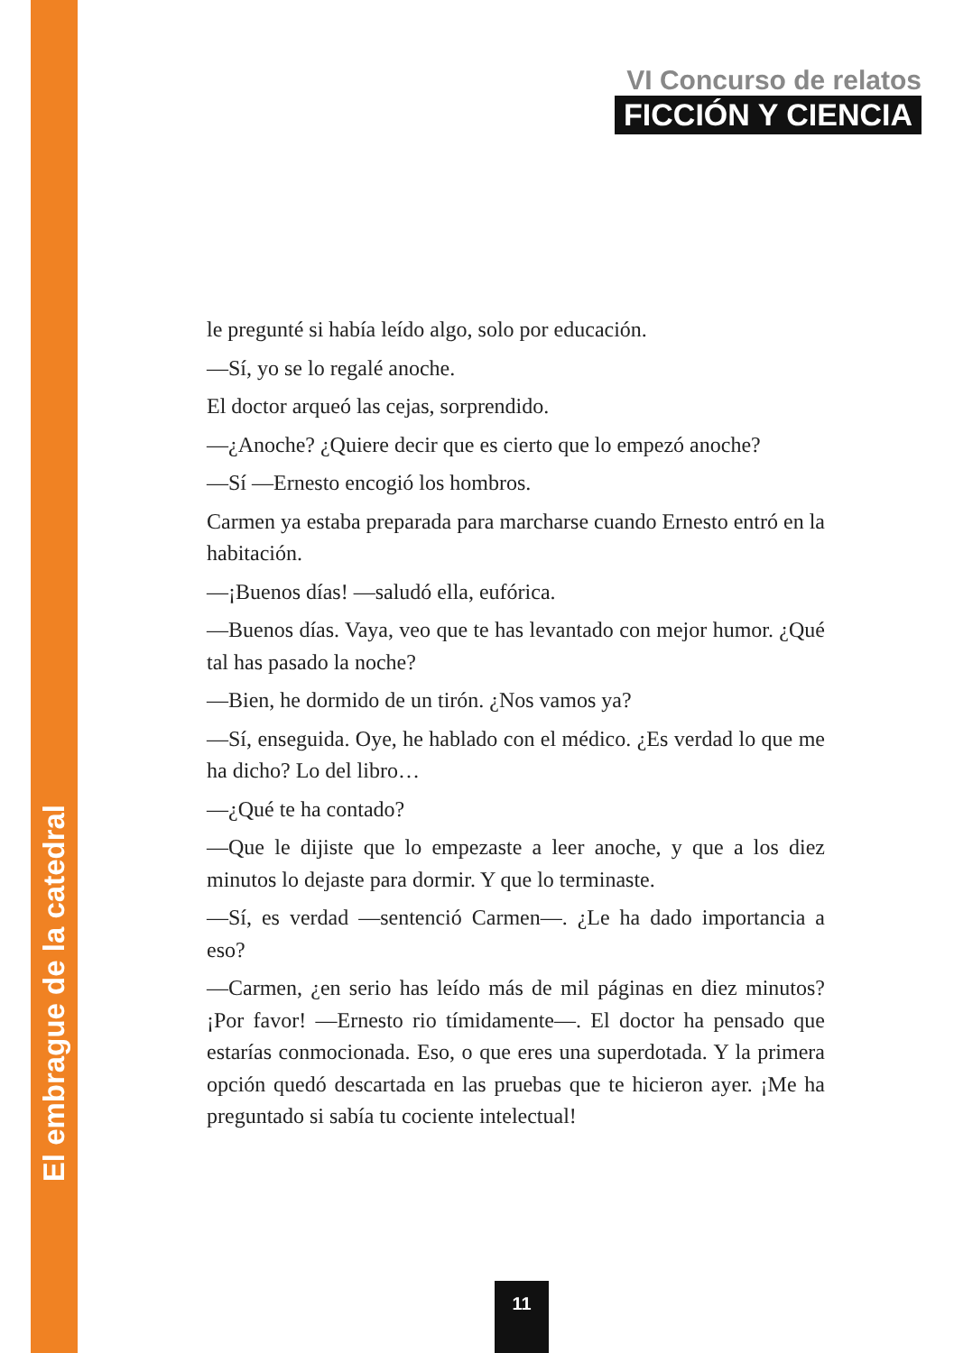VI Concurso de relatos
FICCIÓN Y CIENCIA
le pregunté si había leído algo, solo por educación.
—Sí, yo se lo regalé anoche.
El doctor arqueó las cejas, sorprendido.
—¿Anoche? ¿Quiere decir que es cierto que lo empezó anoche?
—Sí —Ernesto encogió los hombros.
Carmen ya estaba preparada para marcharse cuando Ernesto entró en la habitación.
—¡Buenos días! —saludó ella, eufórica.
—Buenos días. Vaya, veo que te has levantado con mejor humor. ¿Qué tal has pasado la noche?
—Bien, he dormido de un tirón. ¿Nos vamos ya?
—Sí, enseguida. Oye, he hablado con el médico. ¿Es verdad lo que me ha dicho? Lo del libro…
—¿Qué te ha contado?
—Que le dijiste que lo empezaste a leer anoche, y que a los diez minutos lo dejaste para dormir. Y que lo terminaste.
—Sí, es verdad —sentenció Carmen—. ¿Le ha dado importancia a eso?
—Carmen, ¿en serio has leído más de mil páginas en diez minutos? ¡Por favor! —Ernesto rio tímidamente—. El doctor ha pensado que estarías conmocionada. Eso, o que eres una superdotada. Y la primera opción quedó descartada en las pruebas que te hicieron ayer. ¡Me ha preguntado si sabía tu cociente intelectual!
El embrague de la catedral
11